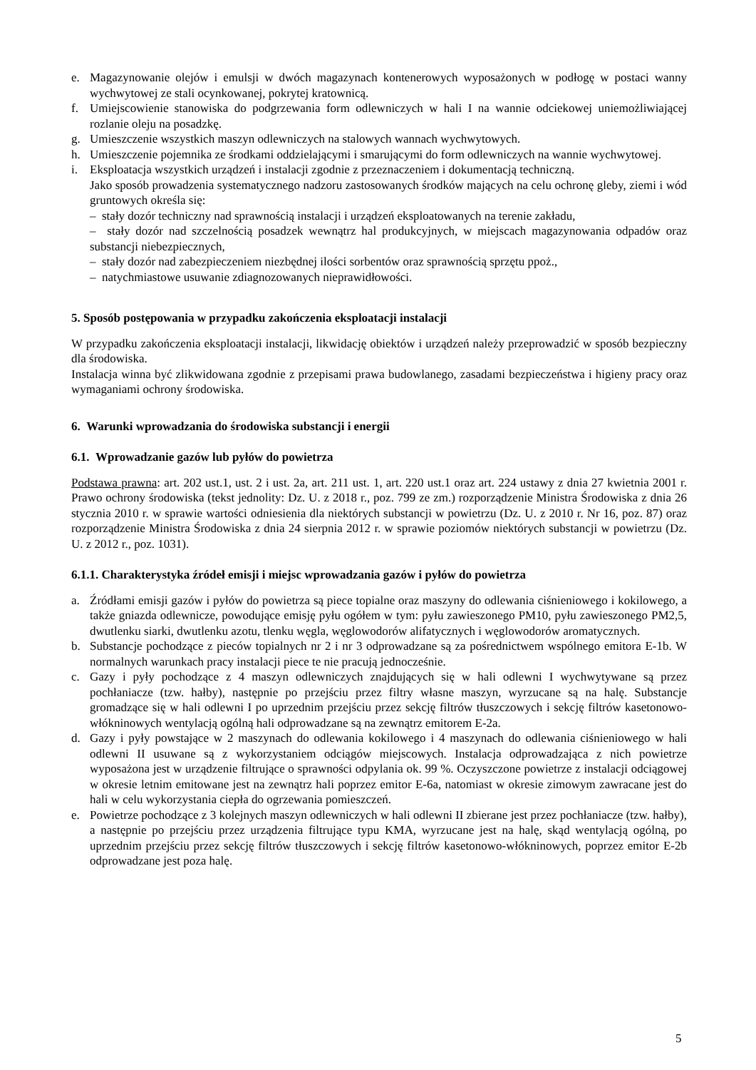e. Magazynowanie olejów i emulsji w dwóch magazynach kontenerowych wyposażonych w podłogę w postaci wanny wychwytowej ze stali ocynkowanej, pokrytej kratownicą.
f. Umiejscowienie stanowiska do podgrzewania form odlewniczych w hali I na wannie odciekowej uniemożliwiającej rozlanie oleju na posadzkę.
g. Umieszczenie wszystkich maszyn odlewniczych na stalowych wannach wychwytowych.
h. Umieszczenie pojemnika ze środkami oddzielającymi i smarującymi do form odlewniczych na wannie wychwytowej.
i. Eksploatacja wszystkich urządzeń i instalacji zgodnie z przeznaczeniem i dokumentacją techniczną.
Jako sposób prowadzenia systematycznego nadzoru zastosowanych środków mających na celu ochronę gleby, ziemi i wód gruntowych określa się:
– stały dozór techniczny nad sprawnością instalacji i urządzeń eksploatowanych na terenie zakładu,
– stały dozór nad szczelnością posadzek wewnątrz hal produkcyjnych, w miejscach magazynowania odpadów oraz substancji niebezpiecznych,
– stały dozór nad zabezpieczeniem niezbędnej ilości sorbentów oraz sprawnością sprzętu ppoż.,
– natychmiastowe usuwanie zdiagnozowanych nieprawidłowości.
5. Sposób postępowania w przypadku zakończenia eksploatacji instalacji
W przypadku zakończenia eksploatacji instalacji, likwidację obiektów i urządzeń należy przeprowadzić w sposób bezpieczny dla środowiska.
Instalacja winna być zlikwidowana zgodnie z przepisami prawa budowlanego, zasadami bezpieczeństwa i higieny pracy oraz wymaganiami ochrony środowiska.
6. Warunki wprowadzania do środowiska substancji i energii
6.1. Wprowadzanie gazów lub pyłów do powietrza
Podstawa prawna: art. 202 ust.1, ust. 2 i ust. 2a, art. 211 ust. 1, art. 220 ust.1 oraz art. 224 ustawy z dnia 27 kwietnia 2001 r. Prawo ochrony środowiska (tekst jednolity: Dz. U. z 2018 r., poz. 799 ze zm.) rozporządzenie Ministra Środowiska z dnia 26 stycznia 2010 r. w sprawie wartości odniesienia dla niektórych substancji w powietrzu (Dz. U. z 2010 r. Nr 16, poz. 87) oraz rozporządzenie Ministra Środowiska z dnia 24 sierpnia 2012 r. w sprawie poziomów niektórych substancji w powietrzu (Dz. U. z 2012 r., poz. 1031).
6.1.1. Charakterystyka źródeł emisji i miejsc wprowadzania gazów i pyłów do powietrza
a. Źródłami emisji gazów i pyłów do powietrza są piece topialne oraz maszyny do odlewania ciśnieniowego i kokilowego, a także gniazda odlewnicze, powodujące emisję pyłu ogółem w tym: pyłu zawieszonego PM10, pyłu zawieszonego PM2,5, dwutlenku siarki, dwutlenku azotu, tlenku węgla, węglowodorów alifatycznych i węglowodorów aromatycznych.
b. Substancje pochodzące z pieców topialnych nr 2 i nr 3 odprowadzane są za pośrednictwem wspólnego emitora E-1b. W normalnych warunkach pracy instalacji piece te nie pracują jednocześnie.
c. Gazy i pyły pochodzące z 4 maszyn odlewniczych znajdujących się w hali odlewni I wychwytywane są przez pochłaniacze (tzw. hałby), następnie po przejściu przez filtry własne maszyn, wyrzucane są na halę. Substancje gromadzące się w hali odlewni I po uprzednim przejściu przez sekcję filtrów tłuszczowych i sekcję filtrów kasetonowo-włókninowych wentylacją ogólną hali odprowadzane są na zewnątrz emitorem E-2a.
d. Gazy i pyły powstające w 2 maszynach do odlewania kokilowego i 4 maszynach do odlewania ciśnieniowego w hali odlewni II usuwane są z wykorzystaniem odciągów miejscowych. Instalacja odprowadzająca z nich powietrze wyposażona jest w urządzenie filtrujące o sprawności odpylania ok. 99 %. Oczyszczone powietrze z instalacji odciągowej w okresie letnim emitowane jest na zewnątrz hali poprzez emitor E-6a, natomiast w okresie zimowym zawracane jest do hali w celu wykorzystania ciepła do ogrzewania pomieszczeń.
e. Powietrze pochodzące z 3 kolejnych maszyn odlewniczych w hali odlewni II zbierane jest przez pochłaniacze (tzw. hałby), a następnie po przejściu przez urządzenia filtrujące typu KMA, wyrzucane jest na halę, skąd wentylacją ogólną, po uprzednim przejściu przez sekcję filtrów tłuszczowych i sekcję filtrów kasetonowo-włókninowych, poprzez emitor E-2b odprowadzane jest poza halę.
5